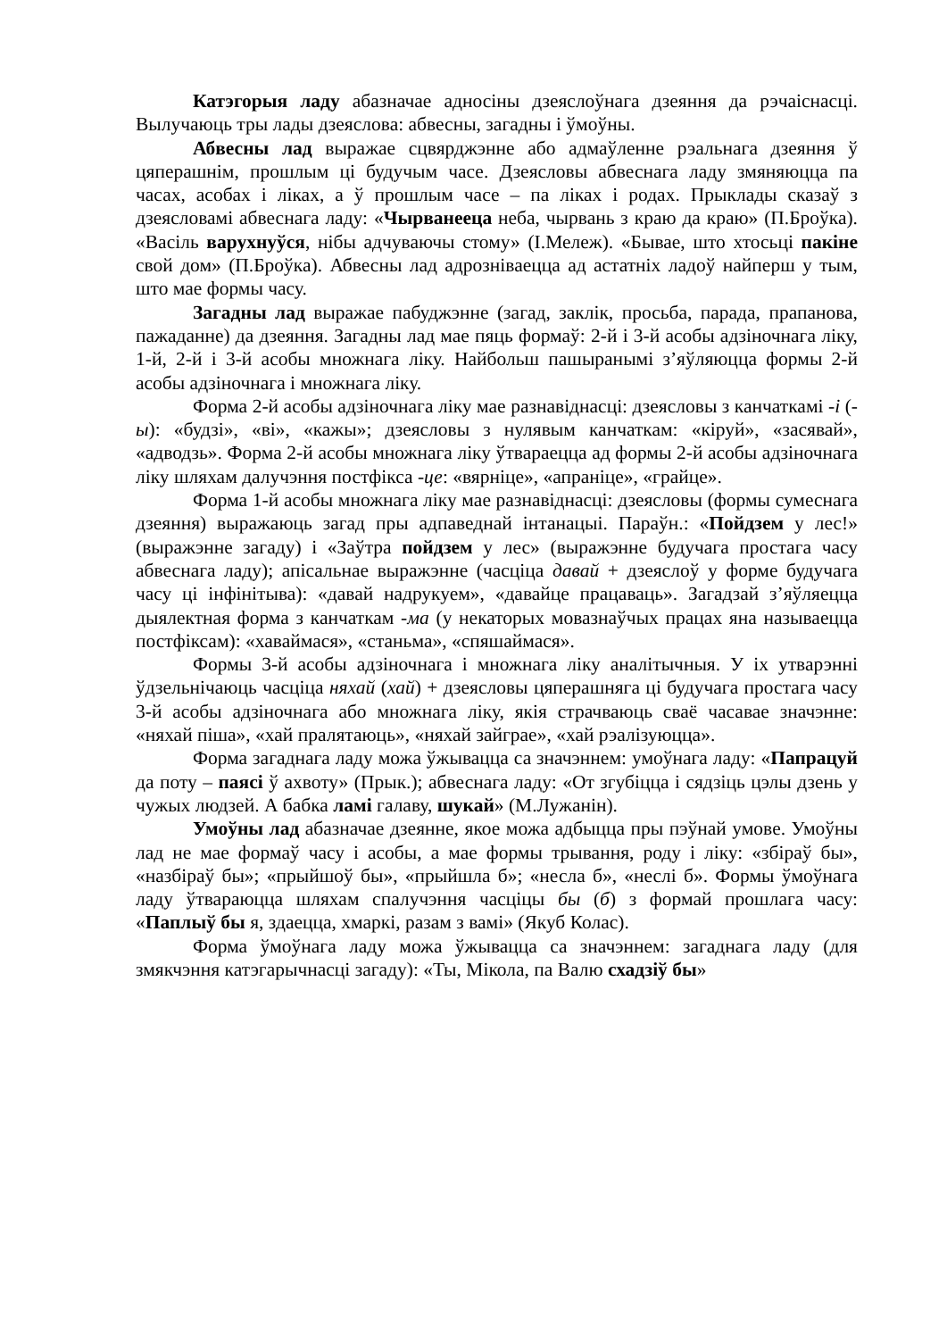Катэгорыя ладу абазначае адносіны дзеяслоўнага дзеяння да рэчаіснасці. Вылучаюць тры лады дзеяслова: абвесны, загадны і ўмоўны.
Абвесны лад выражае сцвярджэнне або адмаўленне рэальнага дзеяння ў цяперашнім, прошлым ці будучым часе. Дзеясловы абвеснага ладу змяняюцца па часах, асобах і ліках, а ў прошлым часе – па ліках і родах. Прыклады сказаў з дзеясловамі абвеснага ладу: «Чырванееца неба, чырвань з краю да краю» (П.Броўка). «Васіль варухнуўся, нібы адчуваючы стому» (І.Мележ). «Бывае, што хтосьці пакіне свой дом» (П.Броўка). Абвесны лад адрозніваецца ад астатніх ладоў найперш у тым, што мае формы часу.
Загадны лад выражае пабуджэнне (загад, заклік, просьба, парада, прапанова, пажаданне) да дзеяння. Загадны лад мае пяць формаў: 2-й і 3-й асобы адзіночнага ліку, 1-й, 2-й і 3-й асобы множнага ліку. Найбольш пашыранымі з’яўляюцца формы 2-й асобы адзіночнага і множнага ліку.
Форма 2-й асобы адзіночнага ліку мае разнавіднасці: дзеясловы з канчаткамі -і (-ы): «будзі», «ві», «кажы»; дзеясловы з нулявым канчаткам: «кіруй», «засявай», «адводзь». Форма 2-й асобы множнага ліку ўтвараецца ад формы 2-й асобы адзіночнага ліку шляхам далучэння постфікса -це: «вярніце», «апраніце», «грайце».
Форма 1-й асобы множнага ліку мае разнавіднасці: дзеясловы (формы сумеснага дзеяння) выражаюць загад пры адпаведнай інтанацыі. Параўн.: «Пойдзем у лес!» (выражэнне загаду) і «Заўтра пойдзем у лес» (выражэнне будучага простага часу абвеснага ладу); апісальнае выражэнне (часціца давай + дзеяслоў у форме будучага часу ці інфінітыва): «давай надрукуем», «давайце працаваць». Загадзай з’яўляецца дыялектная форма з канчаткам -ма (у некаторых мовазнаўчых працах яна называецца постфіксам): «хаваймася», «станьма», «спяшаймася».
Формы 3-й асобы адзіночнага і множнага ліку аналітычныя. У іх утварэнні ўдзельнічаюць часціца няхай (хай) + дзеясловы цяперашняга ці будучага простага часу 3-й асобы адзіночнага або множнага ліку, якія страчваюць сваё часавае значэнне: «няхай піша», «хай пралятаюць», «няхай зайграе», «хай рэалізуюцца».
Форма загаднага ладу можа ўжывацца са значэннем: умоўнага ладу: «Папрацуй да поту – паясі ў ахвоту» (Прык.); абвеснага ладу: «От згубіцца і сядзіць цэлы дзень у чужых людзей. А бабка ламі галаву, шукай» (М.Лужанін).
Умоўны лад абазначае дзеянне, якое можа адбыцца пры пэўнай умове. Умоўны лад не мае формаў часу і асобы, а мае формы трывання, роду і ліку: «збіраў бы», «назбіраў бы»; «прыйшоў бы», «прыйшла б»; «несла б», «неслі б». Формы ўмоўнага ладу ўтвараюцца шляхам спалучэння часціцы бы (б) з формай прошлага часу: «Паплыў бы я, здаецца, хмаркі, разам з вамі» (Якуб Колас).
Форма ўмоўнага ладу можа ўжывацца са значэннем: загаднага ладу (для змякчэння катэгарычнасці загаду): «Ты, Мікола, па Валю схадзіў бы»